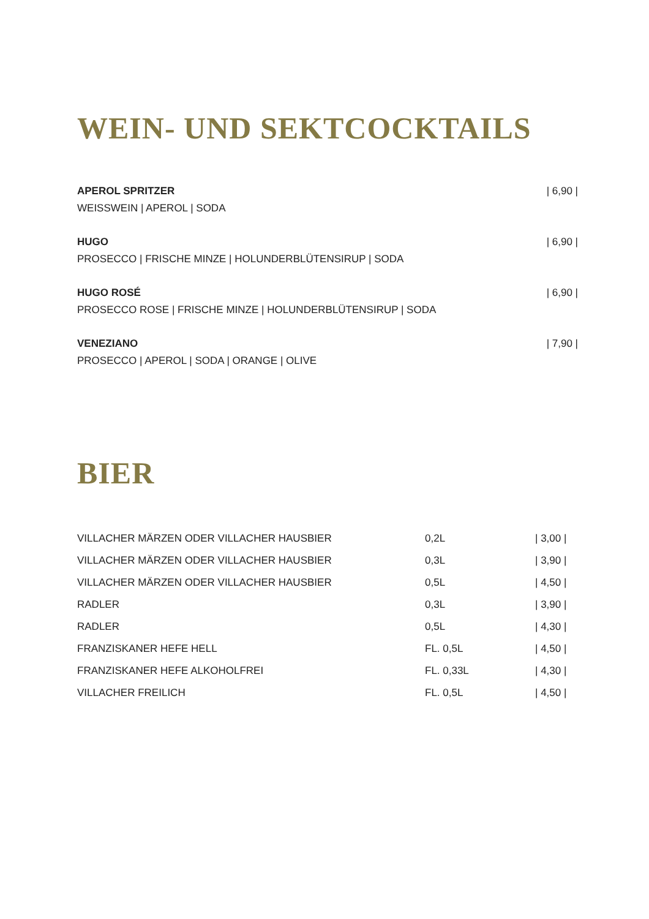WEIN- UND SEKTCOCKTAILS
APEROL SPRITZER
WEISSWEIN | APEROL | SODA
| 6,90 |
HUGO
PROSECCO | FRISCHE MINZE | HOLUNDERBLÜTENSIRUP | SODA
| 6,90 |
HUGO ROSÉ
PROSECCO ROSE | FRISCHE MINZE | HOLUNDERBLÜTENSIRUP | SODA
| 6,90 |
VENEZIANO
PROSECCO | APEROL | SODA | ORANGE | OLIVE
| 7,90 |
BIER
| VILLACHER MÄRZEN ODER VILLACHER HAUSBIER | 0,2L | / 3,00 / |
| VILLACHER MÄRZEN ODER VILLACHER HAUSBIER | 0,3L | / 3,90 / |
| VILLACHER MÄRZEN ODER VILLACHER HAUSBIER | 0,5L | / 4,50 / |
| RADLER | 0,3L | / 3,90 / |
| RADLER | 0,5L | / 4,30 / |
| FRANZISKANER HEFE HELL | FL. 0,5L | / 4,50 / |
| FRANZISKANER HEFE ALKOHOLFREI | FL. 0,33L | / 4,30 / |
| VILLACHER FREILICH | FL. 0,5L | / 4,50 / |